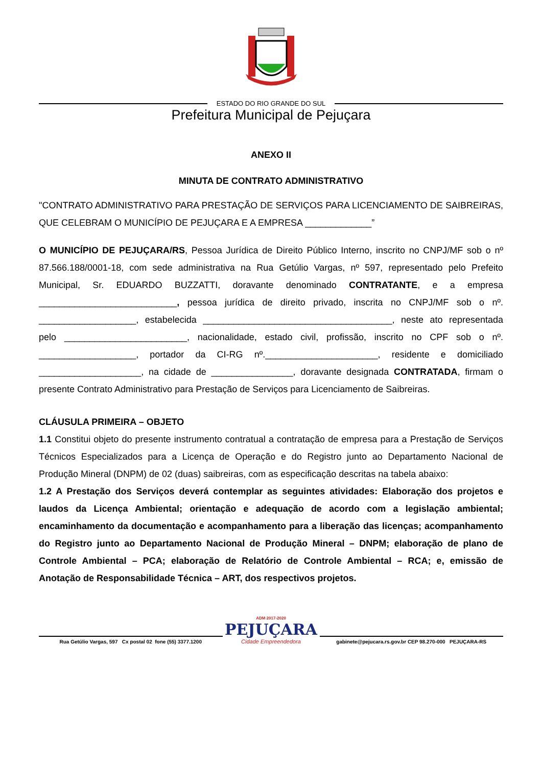ESTADO DO RIO GRANDE DO SUL
Prefeitura Municipal de Pejuçara
ANEXO II
MINUTA DE CONTRATO ADMINISTRATIVO
"CONTRATO ADMINISTRATIVO PARA PRESTAÇÃO DE SERVIÇOS PARA LICENCIAMENTO DE SAIBREIRAS, QUE CELEBRAM O MUNICÍPIO DE PEJUÇARA E A EMPRESA _____________”
O MUNICÍPIO DE PEJUÇARA/RS, Pessoa Jurídica de Direito Público Interno, inscrito no CNPJ/MF sob o nº 87.566.188/0001-18, com sede administrativa na Rua Getúlio Vargas, nº 597, representado pelo Prefeito Municipal, Sr. EDUARDO BUZZATTI, doravante denominado CONTRATANTE, e a empresa ___________________________, pessoa jurídica de direito privado, inscrita no CNPJ/MF sob o nº. ___________________, estabelecida _____________________________________, neste ato representada pelo ________________________, nacionalidade, estado civil, profissão, inscrito no CPF sob o nº. ___________________, portador da CI-RG nº.______________________, residente e domiciliado ____________________, na cidade de ________________, doravante designada CONTRATADA, firmam o presente Contrato Administrativo para Prestação de Serviços para Licenciamento de Saibreiras.
CLÁUSULA PRIMEIRA – OBJETO
1.1 Constitui objeto do presente instrumento contratual a contratação de empresa para a Prestação de Serviços Técnicos Especializados para a Licença de Operação e do Registro junto ao Departamento Nacional de Produção Mineral (DNPM) de 02 (duas) saibreiras, com as especificação descritas na tabela abaixo:
1.2 A Prestação dos Serviços deverá contemplar as seguintes atividades: Elaboração dos projetos e laudos da Licença Ambiental; orientação e adequação de acordo com a legislação ambiental; encaminhamento da documentação e acompanhamento para a liberação das licenças; acompanhamento do Registro junto ao Departamento Nacional de Produção Mineral – DNPM; elaboração de plano de Controle Ambiental – PCA; elaboração de Relatório de Controle Ambiental – RCA; e, emissão de Anotação de Responsabilidade Técnica – ART, dos respectivos projetos.
Rua Getúlio Vargas, 597 Cx postal 02 fone (55) 3377.1200
ADM 2017-2020
PEJUÇARA
Cidade Empreendedora
gabinete@pejucara.rs.gov.br CEP 98.270-000 PEJUÇARA-RS